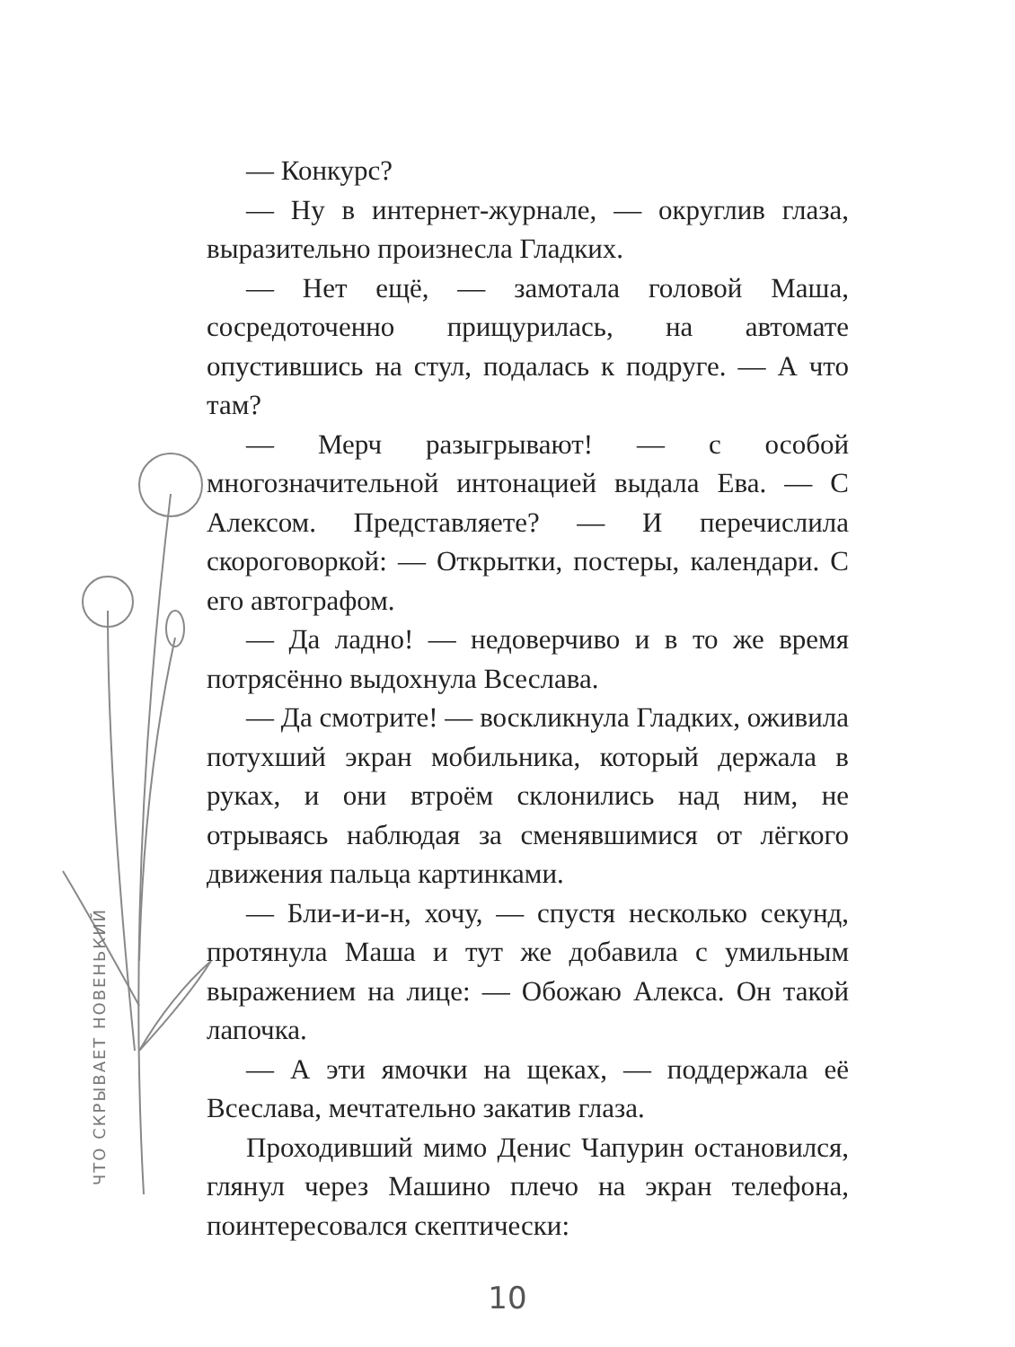ЧТО СКРЫВАЕТ НОВЕНЬКИЙ
— Конкурс?
— Ну в интернет-журнале, — округлив глаза, выразительно произнесла Гладких.
— Нет ещё, — замотала головой Маша, сосредоточенно прищурилась, на автомате опустившись на стул, подалась к подруге. — А что там?
— Мерч разыгрывают! — с особой многозначительной интонацией выдала Ева. — С Алексом. Представляете? — И перечислила скороговоркой: — Открытки, постеры, календари. С его автографом.
— Да ладно! — недоверчиво и в то же время потрясённо выдохнула Всеслава.
— Да смотрите! — воскликнула Гладких, оживила потухший экран мобильника, который держала в руках, и они втроём склонились над ним, не отрываясь наблюдая за сменявшимися от лёгкого движения пальца картинками.
— Бли-и-и-н, хочу, — спустя несколько секунд, протянула Маша и тут же добавила с умильным выражением на лице: — Обожаю Алекса. Он такой лапочка.
— А эти ямочки на щеках, — поддержала её Всеслава, мечтательно закатив глаза.
Проходивший мимо Денис Чапурин остановился, глянул через Машино плечо на экран телефона, поинтересовался скептически:
10